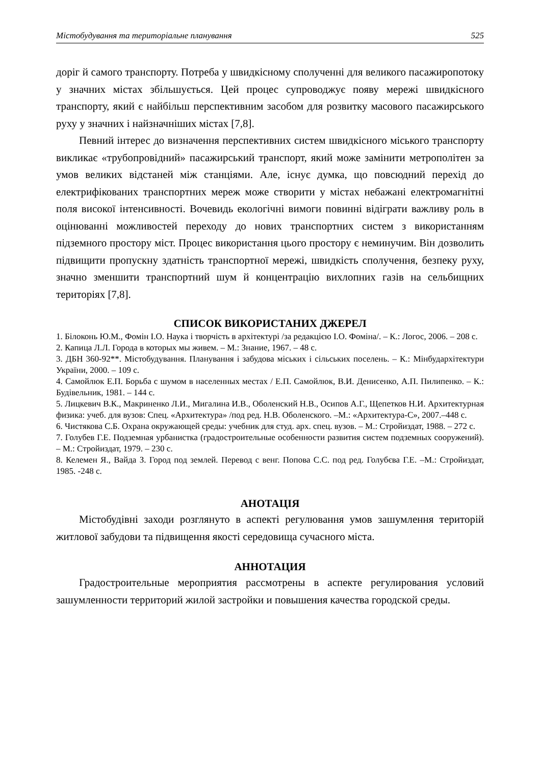Містобудування та територіальне планування 525
доріг й самого транспорту. Потреба у швидкісному сполученні для великого пасажиропотоку у значних містах збільшується. Цей процес супроводжує появу мережі швидкісного транспорту, який є найбільш перспективним засобом для розвитку масового пасажирського руху у значних і найзначніших містах [7,8].
Певний інтерес до визначення перспективних систем швидкісного міського транспорту викликає «трубопровідний» пасажирський транспорт, який може замінити метрополітен за умов великих відстаней між станціями. Але, існує думка, що повсюдний перехід до електрифікованих транспортних мереж може створити у містах небажані електромагнітні поля високої інтенсивності. Вочевидь екологічні вимоги повинні відіграти важливу роль в оцінюванні можливостей переходу до нових транспортних систем з використанням підземного простору міст. Процес використання цього простору є неминучим. Він дозволить підвищити пропускну здатність транспортної мережі, швидкість сполучення, безпеку руху, значно зменшити транспортний шум й концентрацію вихлопних газів на сельбищних територіях [7,8].
СПИСОК ВИКОРИСТАНИХ ДЖЕРЕЛ
1. Білоконь Ю.М., Фомін І.О. Наука і творчість в архітектурі /за редакцією І.О. Фоміна/. – К.: Логос, 2006. – 208 с.
2. Капица Л.Л. Города в которых мы живем. – М.: Знание, 1967. – 48 с.
3. ДБН 360-92**. Містобудування. Планування і забудова міських і сільських поселень. – К.: Мінбудархітектури України, 2000. – 109 с.
4. Самойлюк Е.П. Борьба с шумом в населенных местах / Е.П. Самойлюк, В.И. Денисенко, А.П. Пилипенко. – К.: Будівельник, 1981. – 144 с.
5. Лицкевич В.К., Макриненко Л.И., Мигалина И.В., Оболенский Н.В., Осипов А.Г., Щепетков Н.И. Архитектурная физика: учеб. для вузов: Спец. «Архитектура» /под ред. Н.В. Оболенского. –М.: «Архитектура-С», 2007.–448 с.
6. Чистякова С.Б. Охрана окружающей среды: учебник для студ. арх. спец. вузов. – М.: Стройиздат, 1988. – 272 с.
7. Голубев Г.Е. Подземная урбанистка (градостроительные особенности развития систем подземных сооружений). – М.: Стройиздат, 1979. – 230 с.
8. Келемен Я., Вайда З. Город под землей. Перевод с венг. Попова С.С. под ред. Голубєва Г.Е. –М.: Стройиздат, 1985. -248 с.
АНОТАЦІЯ
Містобудівні заходи розглянуто в аспекті регулювання умов зашумлення територій житлової забудови та підвищення якості середовища сучасного міста.
АННОТАЦИЯ
Градостроительные мероприятия рассмотрены в аспекте регулирования условий зашумленности территорий жилой застройки и повышения качества городской среды.